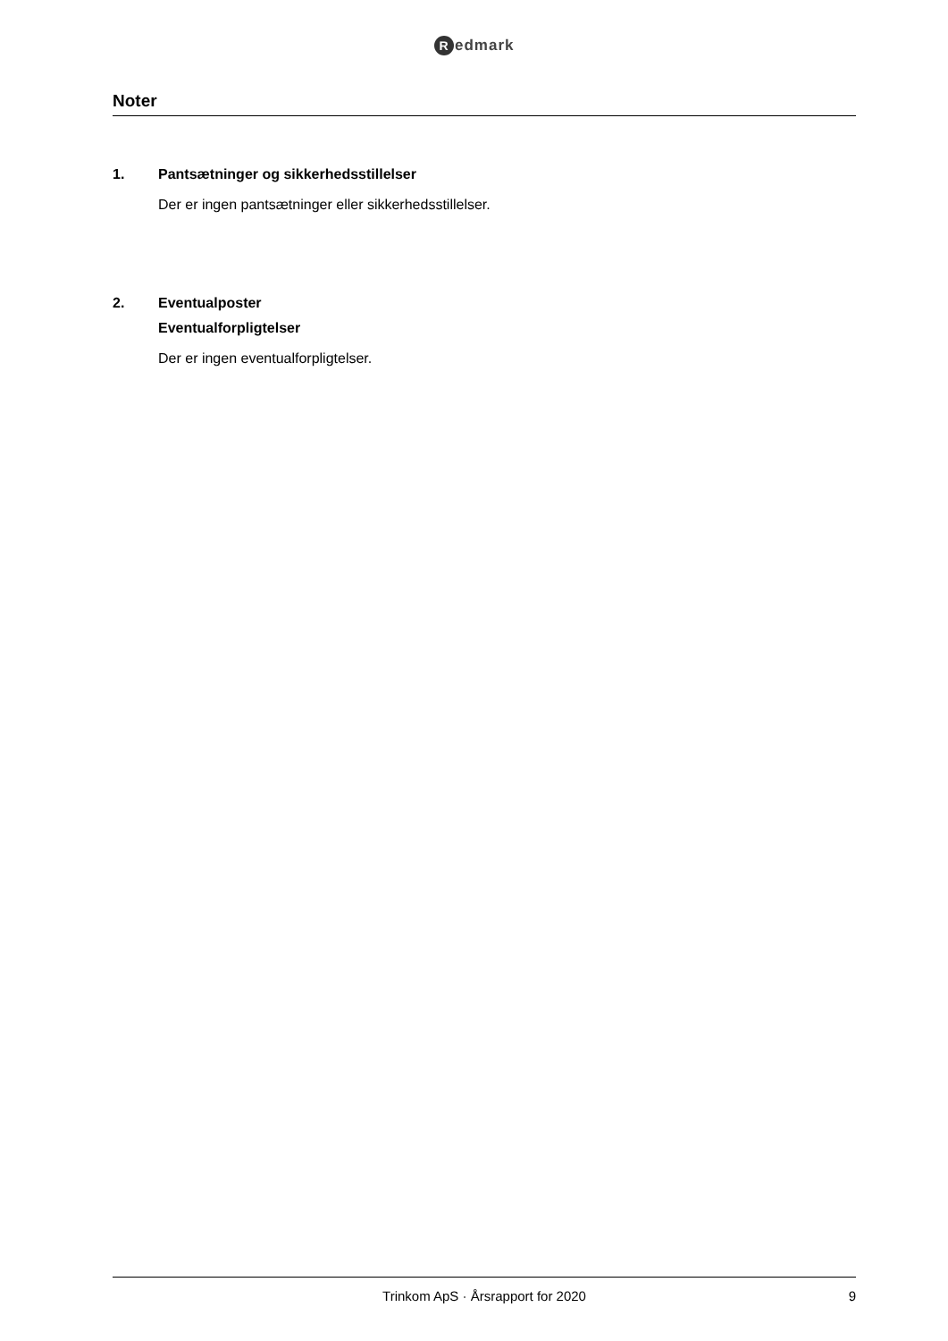Redmark
Noter
1. Pantsætninger og sikkerhedsstillelser
Der er ingen pantsætninger eller sikkerhedsstillelser.
2. Eventualposter
Eventualforpligtelser
Der er ingen eventualforpligtelser.
Trinkom ApS · Årsrapport for 2020
9